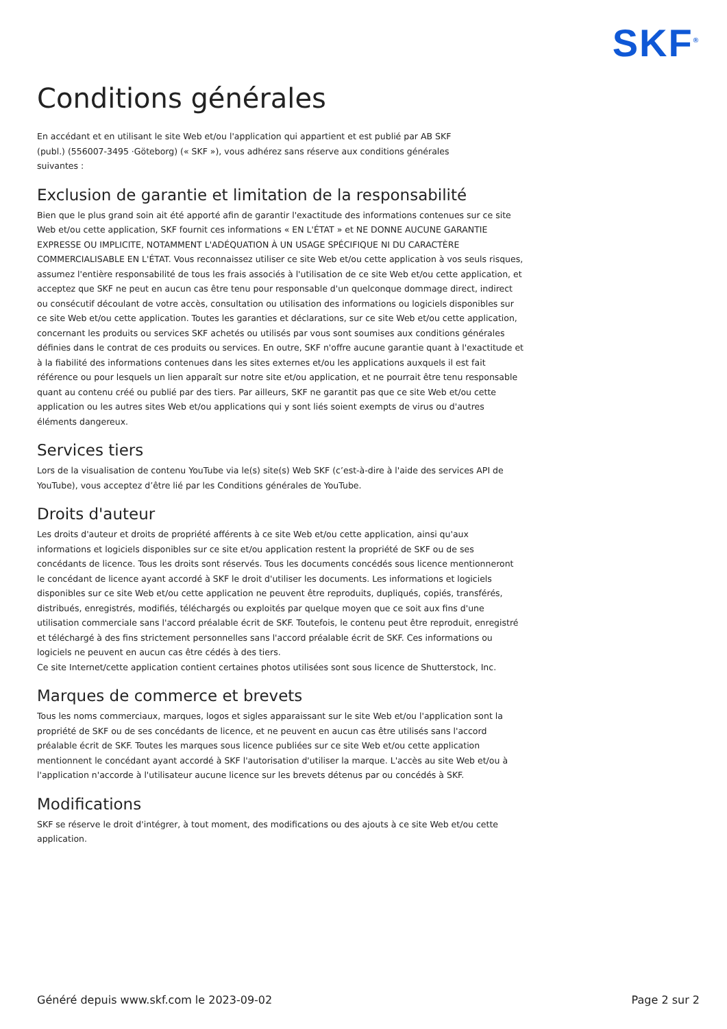SKF<sup>®</sup>
Conditions générales
En accédant et en utilisant le site Web et/ou l'application qui appartient et est publié par AB SKF (publ.) (556007-3495 ·Göteborg) (« SKF »), vous adhérez sans réserve aux conditions générales
suivantes :
Exclusion de garantie et limitation de la responsabilité
Bien que le plus grand soin ait été apporté afin de garantir l'exactitude des informations contenues sur ce site Web et/ou cette application, SKF fournit ces informations « EN L'ÉTAT » et NE DONNE AUCUNE GARANTIE EXPRESSE OU IMPLICITE, NOTAMMENT L'ADÉQUATION À UN USAGE SPÉCIFIQUE NI DU CARACTÈRE COMMERCIALISABLE EN L'ÉTAT. Vous reconnaissez utiliser ce site Web et/ou cette application à vos seuls risques, assumez l'entière responsabilité de tous les frais associés à l'utilisation de ce site Web et/ou cette application, et acceptez que SKF ne peut en aucun cas être tenu pour responsable d'un quelconque dommage direct, indirect ou consécutif découlant de votre accès, consultation ou utilisation des informations ou logiciels disponibles sur ce site Web et/ou cette application. Toutes les garanties et déclarations, sur ce site Web et/ou cette application, concernant les produits ou services SKF achetés ou utilisés par vous sont soumises aux conditions générales définies dans le contrat de ces produits ou services. En outre, SKF n'offre aucune garantie quant à l'exactitude et à la fiabilité des informations contenues dans les sites externes et/ou les applications auxquels il est fait référence ou pour lesquels un lien apparaît sur notre site et/ou application, et ne pourrait être tenu responsable quant au contenu créé ou publié par des tiers. Par ailleurs, SKF ne garantit pas que ce site Web et/ou cette application ou les autres sites Web et/ou applications qui y sont liés soient exempts de virus ou d'autres éléments dangereux.
Services tiers
Lors de la visualisation de contenu YouTube via le(s) site(s) Web SKF (c’est-à-dire à l'aide des services API de YouTube), vous acceptez d’être lié par les Conditions générales de YouTube.
Droits d'auteur
Les droits d'auteur et droits de propriété afférents à ce site Web et/ou cette application, ainsi qu'aux informations et logiciels disponibles sur ce site et/ou application restent la propriété de SKF ou de ses concédants de licence. Tous les droits sont réservés. Tous les documents concédés sous licence mentionneront le concédant de licence ayant accordé à SKF le droit d'utiliser les documents. Les informations et logiciels disponibles sur ce site Web et/ou cette application ne peuvent être reproduits, dupliqués, copiés, transférés, distribués, enregistrés, modifiés, téléchargés ou exploités par quelque moyen que ce soit aux fins d'une utilisation commerciale sans l'accord préalable écrit de SKF. Toutefois, le contenu peut être reproduit, enregistré et téléchargé à des fins strictement personnelles sans l'accord préalable écrit de SKF. Ces informations ou logiciels ne peuvent en aucun cas être cédés à des tiers.
Ce site Internet/cette application contient certaines photos utilisées sont sous licence de Shutterstock, Inc.
Marques de commerce et brevets
Tous les noms commerciaux, marques, logos et sigles apparaissant sur le site Web et/ou l'application sont la propriété de SKF ou de ses concédants de licence, et ne peuvent en aucun cas être utilisés sans l'accord préalable écrit de SKF. Toutes les marques sous licence publiées sur ce site Web et/ou cette application mentionnent le concédant ayant accordé à SKF l'autorisation d'utiliser la marque. L'accès au site Web et/ou à l'application n'accorde à l'utilisateur aucune licence sur les brevets détenus par ou concédés à SKF.
Modifications
SKF se réserve le droit d'intégrer, à tout moment, des modifications ou des ajouts à ce site Web et/ou cette application.
Généré depuis www.skf.com le 2023-09-02 Page 2 sur 2